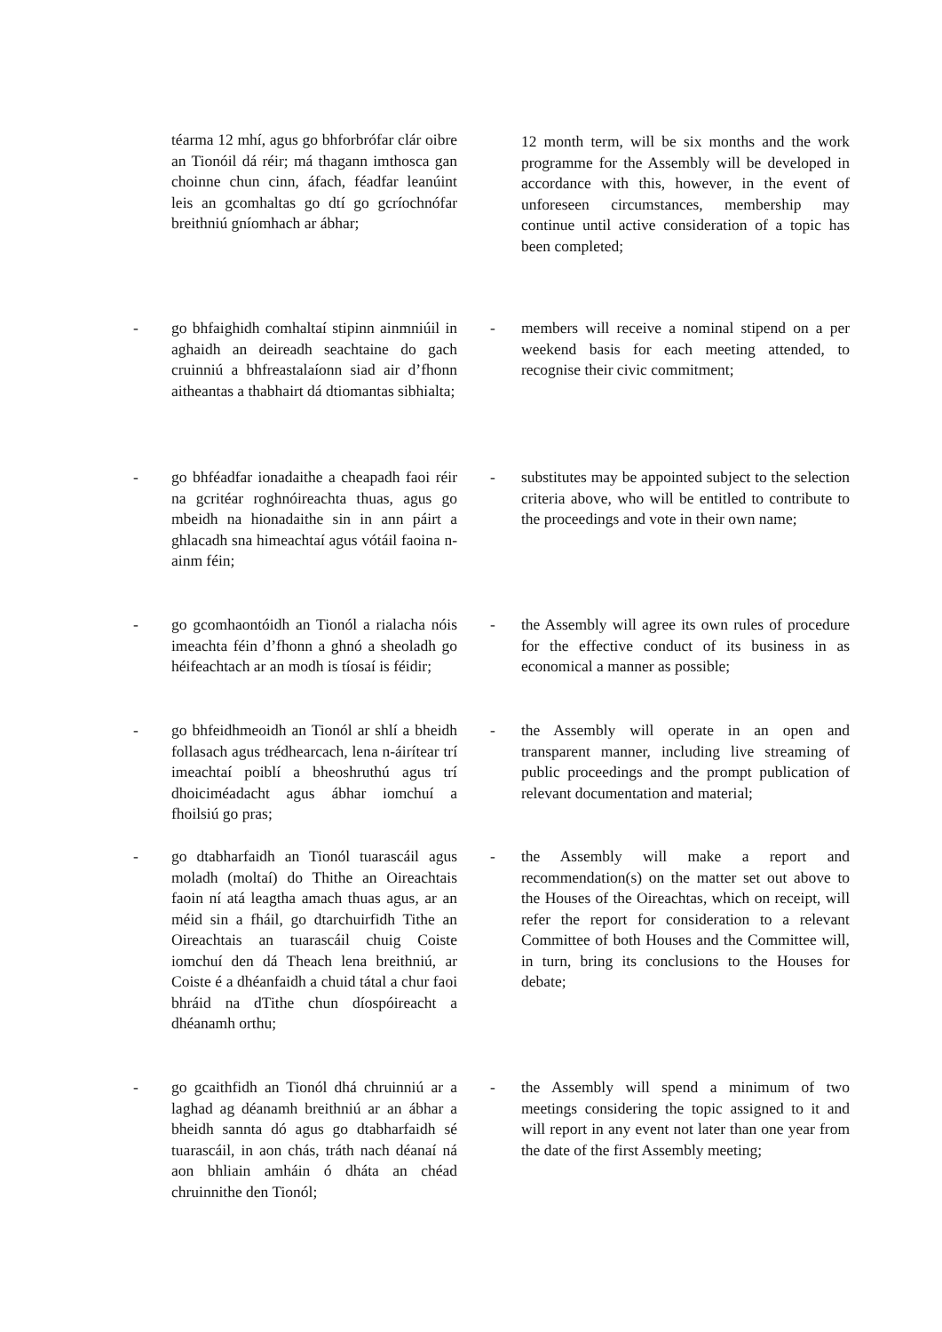téarma 12 mhí, agus go bhforbrófar clár oibre an Tionóil dá réir; má thagann imthosca gan choinne chun cinn, áfach, féadfar leanúint leis an gcomhaltas go dtí go gcríochnófar breithniú gníomhach ar ábhar;
12 month term, will be six months and the work programme for the Assembly will be developed in accordance with this, however, in the event of unforeseen circumstances, membership may continue until active consideration of a topic has been completed;
- go bhfaighidh comhaltaí stipinn ainmniúil in aghaidh an deireadh seachtaine do gach cruinniú a bhfreastalaíonn siad air d’fhonn aitheantas a thabhairt dá dtiomantas sibhialta;
- members will receive a nominal stipend on a per weekend basis for each meeting attended, to recognise their civic commitment;
- go bhféadfar ionadaithe a cheapadh faoi réir na gcritéar roghnóireachta thuas, agus go mbeidh na hionadaithe sin in ann páirt a ghlacadh sna himeachtaí agus vótáil faoina n-ainm féin;
- substitutes may be appointed subject to the selection criteria above, who will be entitled to contribute to the proceedings and vote in their own name;
- go gcomhaontóidh an Tionól a rialacha nóis imeachta féin d’fhonn a ghnó a sheoladh go héifeachtach ar an modh is tíosaí is féidir;
- the Assembly will agree its own rules of procedure for the effective conduct of its business in as economical a manner as possible;
- go bhfeidhmeoidh an Tionól ar shlí a bheidh follasach agus trédhearcach, lena n-áirítear trí imeachtaí poiblí a bheoshruthú agus trí dhoiciméadacht agus ábhar iomchuí a fhoilsiú go pras;
- the Assembly will operate in an open and transparent manner, including live streaming of public proceedings and the prompt publication of relevant documentation and material;
- go dtabharfaidh an Tionól tuarascáil agus moladh (moltaí) do Thithe an Oireachtais faoin ní atá leagtha amach thuas agus, ar an méid sin a fháil, go dtarchuirfidh Tithe an Oireachtais an tuarascáil chuig Coiste iomchuí den dá Theach lena breithniú, ar Coiste é a dhéanfaidh a chuid tátal a chur faoi bhráid na dTithe chun díospóireacht a dhéanamh orthu;
- the Assembly will make a report and recommendation(s) on the matter set out above to the Houses of the Oireachtas, which on receipt, will refer the report for consideration to a relevant Committee of both Houses and the Committee will, in turn, bring its conclusions to the Houses for debate;
- go gcaithfidh an Tionól dhá chruinniú ar a laghad ag déanamh breithniú ar an ábhar a bheidh sannta dó agus go dtabharfaidh sé tuarascáil, in aon chás, tráth nach déanaí ná aon bhliain amháin ó dháta an chéad chruinnithe den Tionól;
- the Assembly will spend a minimum of two meetings considering the topic assigned to it and will report in any event not later than one year from the date of the first Assembly meeting;